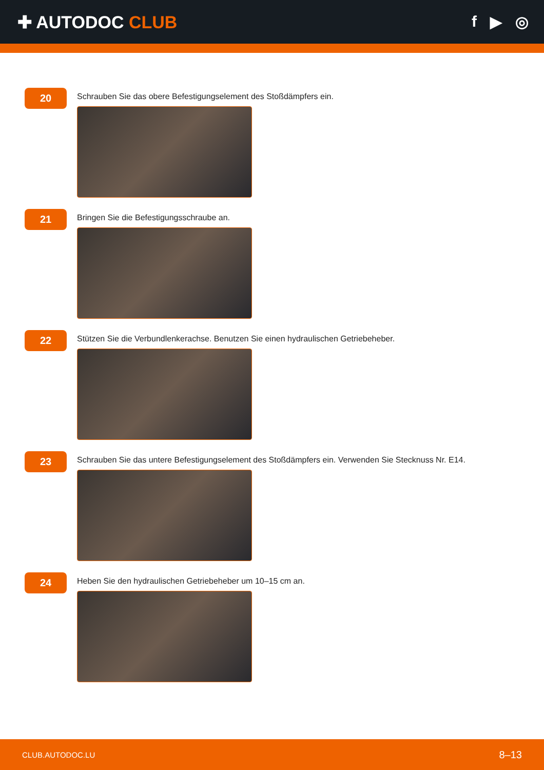✚ AUTODOC CLUB f ▶ ◎
20
Schrauben Sie das obere Befestigungselement des Stoßdämpfers ein.
21
Bringen Sie die Befestigungsschraube an.
22
Stützen Sie die Verbundlenkerachse. Benutzen Sie einen hydraulischen Getriebeheber.
23
Schrauben Sie das untere Befestigungselement des Stoßdämpfers ein. Verwenden Sie Stecknuss Nr. E14.
24
Heben Sie den hydraulischen Getriebeheber um 10–15 cm an.
CLUB.AUTODOC.LU 8–13